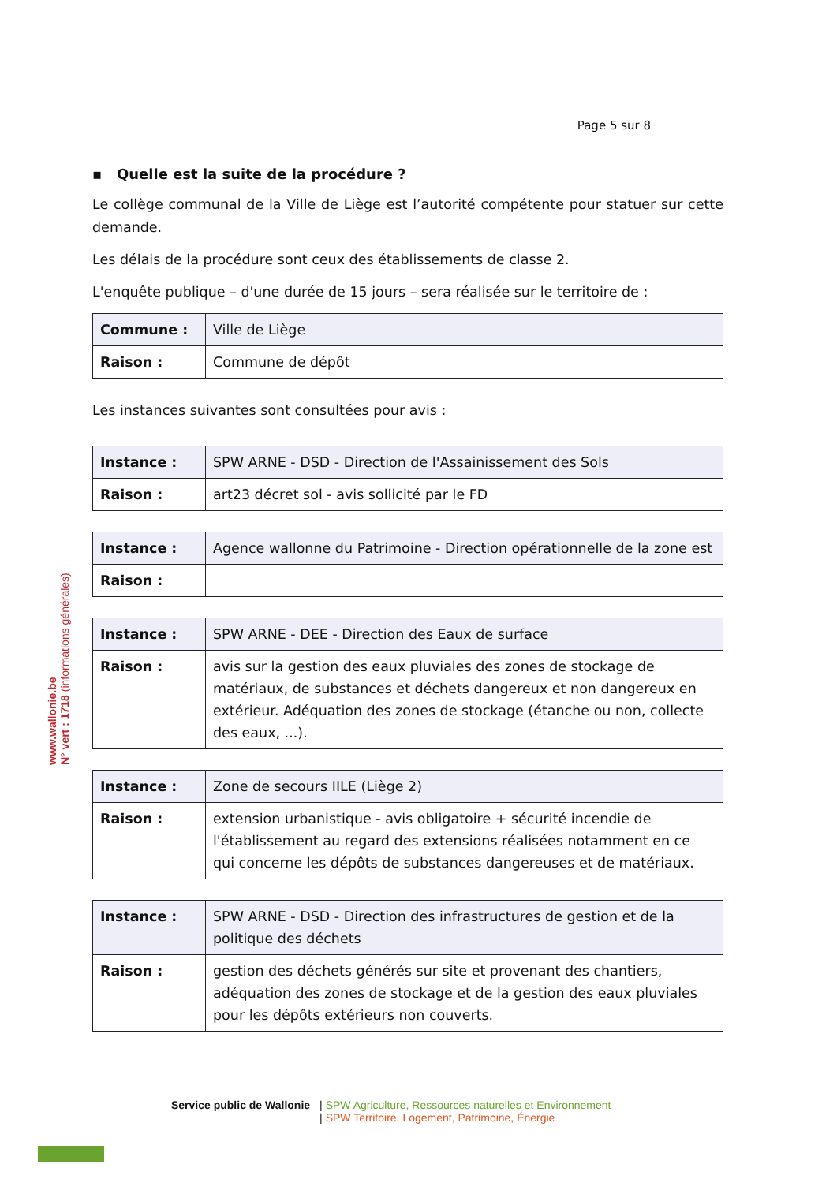www.wallonie.be
N° vert : 1718 (informations générales)
Page 5 sur 8
▪ Quelle est la suite de la procédure ?
Le collège communal de la Ville de Liège est l’autorité compétente pour statuer sur cette demande.
Les délais de la procédure sont ceux des établissements de classe 2.
L'enquête publique – d'une durée de 15 jours – sera réalisée sur le territoire de :
| Commune : | Ville de Liège |
| Raison : | Commune de dépôt |
Les instances suivantes sont consultées pour avis :
| Instance : | SPW ARNE - DSD - Direction de l'Assainissement des Sols |
| Raison : | art23 décret sol - avis sollicité par le FD |
| Instance : | Agence wallonne du Patrimoine - Direction opérationnelle de la zone est |
| Raison : | |
| Instance : | SPW ARNE - DEE - Direction des Eaux de surface |
| Raison : | avis sur la gestion des eaux pluviales des zones de stockage de matériaux, de substances et déchets dangereux et non dangereux en extérieur. Adéquation des zones de stockage (étanche ou non, collecte des eaux, ...). |
| Instance : | Zone de secours IILE (Liège 2) |
| Raison : | extension urbanistique - avis obligatoire + sécurité incendie de l'établissement au regard des extensions réalisées notamment en ce qui concerne les dépôts de substances dangereuses et de matériaux. |
| Instance : | SPW ARNE - DSD - Direction des infrastructures de gestion et de la politique des déchets |
| Raison : | gestion des déchets générés sur site et provenant des chantiers, adéquation des zones de stockage et de la gestion des eaux pluviales pour les dépôts extérieurs non couverts. |
Service public de Wallonie | SPW Agriculture, Ressources naturelles et Environnement
| SPW Territoire, Logement, Patrimoine, Énergie